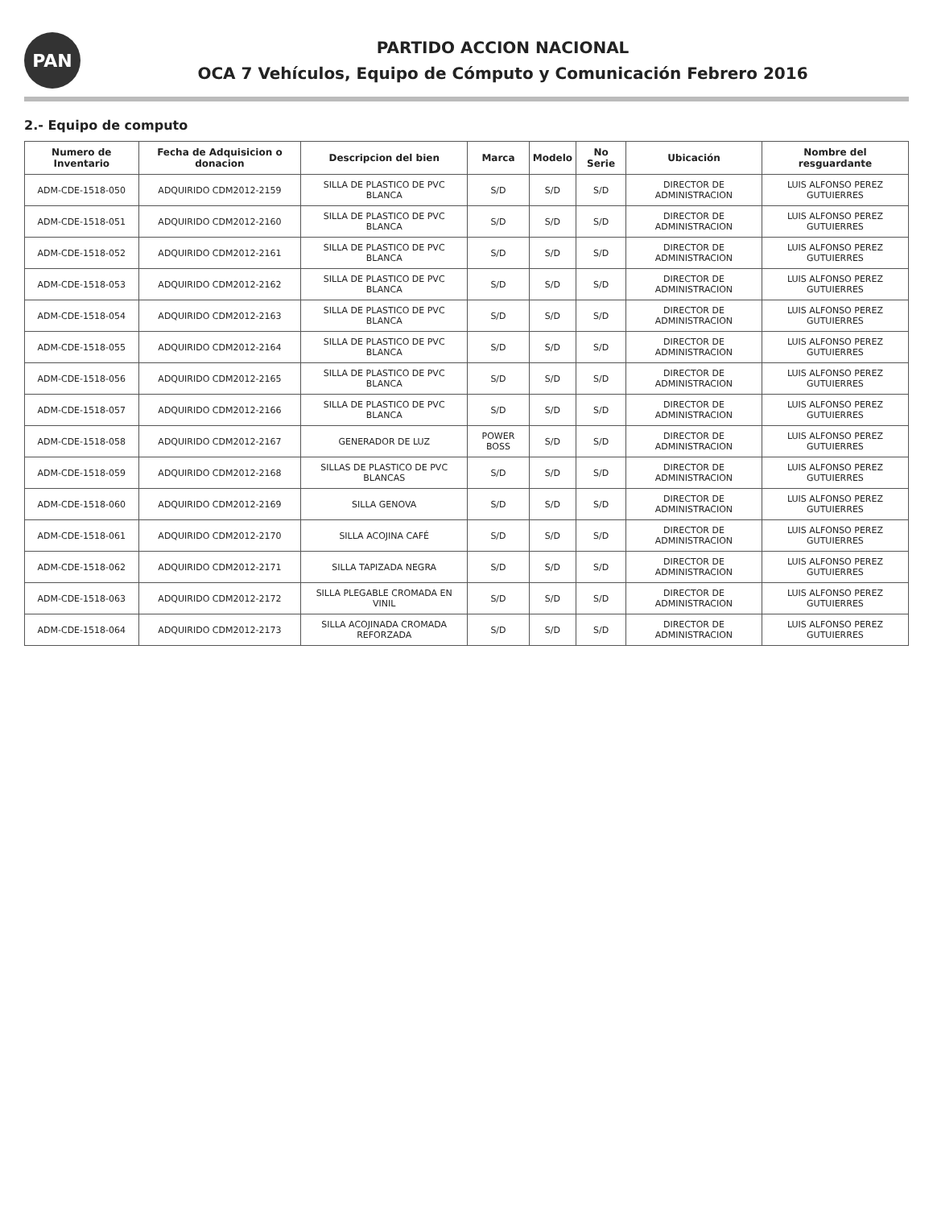PAN
PARTIDO ACCION NACIONAL
OCA 7 Vehículos, Equipo de Cómputo y Comunicación Febrero 2016
2.- Equipo de computo
| Numero de Inventario | Fecha de Adquisicion o donacion | Descripcion del bien | Marca | Modelo | No Serie | Ubicación | Nombre del resguardante |
| --- | --- | --- | --- | --- | --- | --- | --- |
| ADM-CDE-1518-050 | ADQUIRIDO CDM2012-2159 | SILLA DE PLASTICO DE PVC BLANCA | S/D | S/D | S/D | DIRECTOR DE ADMINISTRACION | LUIS ALFONSO PEREZ GUTUIERRES |
| ADM-CDE-1518-051 | ADQUIRIDO CDM2012-2160 | SILLA DE PLASTICO DE PVC BLANCA | S/D | S/D | S/D | DIRECTOR DE ADMINISTRACION | LUIS ALFONSO PEREZ GUTUIERRES |
| ADM-CDE-1518-052 | ADQUIRIDO CDM2012-2161 | SILLA DE PLASTICO DE PVC BLANCA | S/D | S/D | S/D | DIRECTOR DE ADMINISTRACION | LUIS ALFONSO PEREZ GUTUIERRES |
| ADM-CDE-1518-053 | ADQUIRIDO CDM2012-2162 | SILLA DE PLASTICO DE PVC BLANCA | S/D | S/D | S/D | DIRECTOR DE ADMINISTRACION | LUIS ALFONSO PEREZ GUTUIERRES |
| ADM-CDE-1518-054 | ADQUIRIDO CDM2012-2163 | SILLA DE PLASTICO DE PVC BLANCA | S/D | S/D | S/D | DIRECTOR DE ADMINISTRACION | LUIS ALFONSO PEREZ GUTUIERRES |
| ADM-CDE-1518-055 | ADQUIRIDO CDM2012-2164 | SILLA DE PLASTICO DE PVC BLANCA | S/D | S/D | S/D | DIRECTOR DE ADMINISTRACION | LUIS ALFONSO PEREZ GUTUIERRES |
| ADM-CDE-1518-056 | ADQUIRIDO CDM2012-2165 | SILLA DE PLASTICO DE PVC BLANCA | S/D | S/D | S/D | DIRECTOR DE ADMINISTRACION | LUIS ALFONSO PEREZ GUTUIERRES |
| ADM-CDE-1518-057 | ADQUIRIDO CDM2012-2166 | SILLA DE PLASTICO DE PVC BLANCA | S/D | S/D | S/D | DIRECTOR DE ADMINISTRACION | LUIS ALFONSO PEREZ GUTUIERRES |
| ADM-CDE-1518-058 | ADQUIRIDO CDM2012-2167 | GENERADOR DE LUZ | POWER BOSS | S/D | S/D | DIRECTOR DE ADMINISTRACION | LUIS ALFONSO PEREZ GUTUIERRES |
| ADM-CDE-1518-059 | ADQUIRIDO CDM2012-2168 | SILLAS DE PLASTICO DE PVC BLANCAS | S/D | S/D | S/D | DIRECTOR DE ADMINISTRACION | LUIS ALFONSO PEREZ GUTUIERRES |
| ADM-CDE-1518-060 | ADQUIRIDO CDM2012-2169 | SILLA GENOVA | S/D | S/D | S/D | DIRECTOR DE ADMINISTRACION | LUIS ALFONSO PEREZ GUTUIERRES |
| ADM-CDE-1518-061 | ADQUIRIDO CDM2012-2170 | SILLA ACOJINA CAFÉ | S/D | S/D | S/D | DIRECTOR DE ADMINISTRACION | LUIS ALFONSO PEREZ GUTUIERRES |
| ADM-CDE-1518-062 | ADQUIRIDO CDM2012-2171 | SILLA TAPIZADA NEGRA | S/D | S/D | S/D | DIRECTOR DE ADMINISTRACION | LUIS ALFONSO PEREZ GUTUIERRES |
| ADM-CDE-1518-063 | ADQUIRIDO CDM2012-2172 | SILLA PLEGABLE CROMADA EN VINIL | S/D | S/D | S/D | DIRECTOR DE ADMINISTRACION | LUIS ALFONSO PEREZ GUTUIERRES |
| ADM-CDE-1518-064 | ADQUIRIDO CDM2012-2173 | SILLA ACOJINADA CROMADA REFORZADA | S/D | S/D | S/D | DIRECTOR DE ADMINISTRACION | LUIS ALFONSO PEREZ GUTUIERRES |